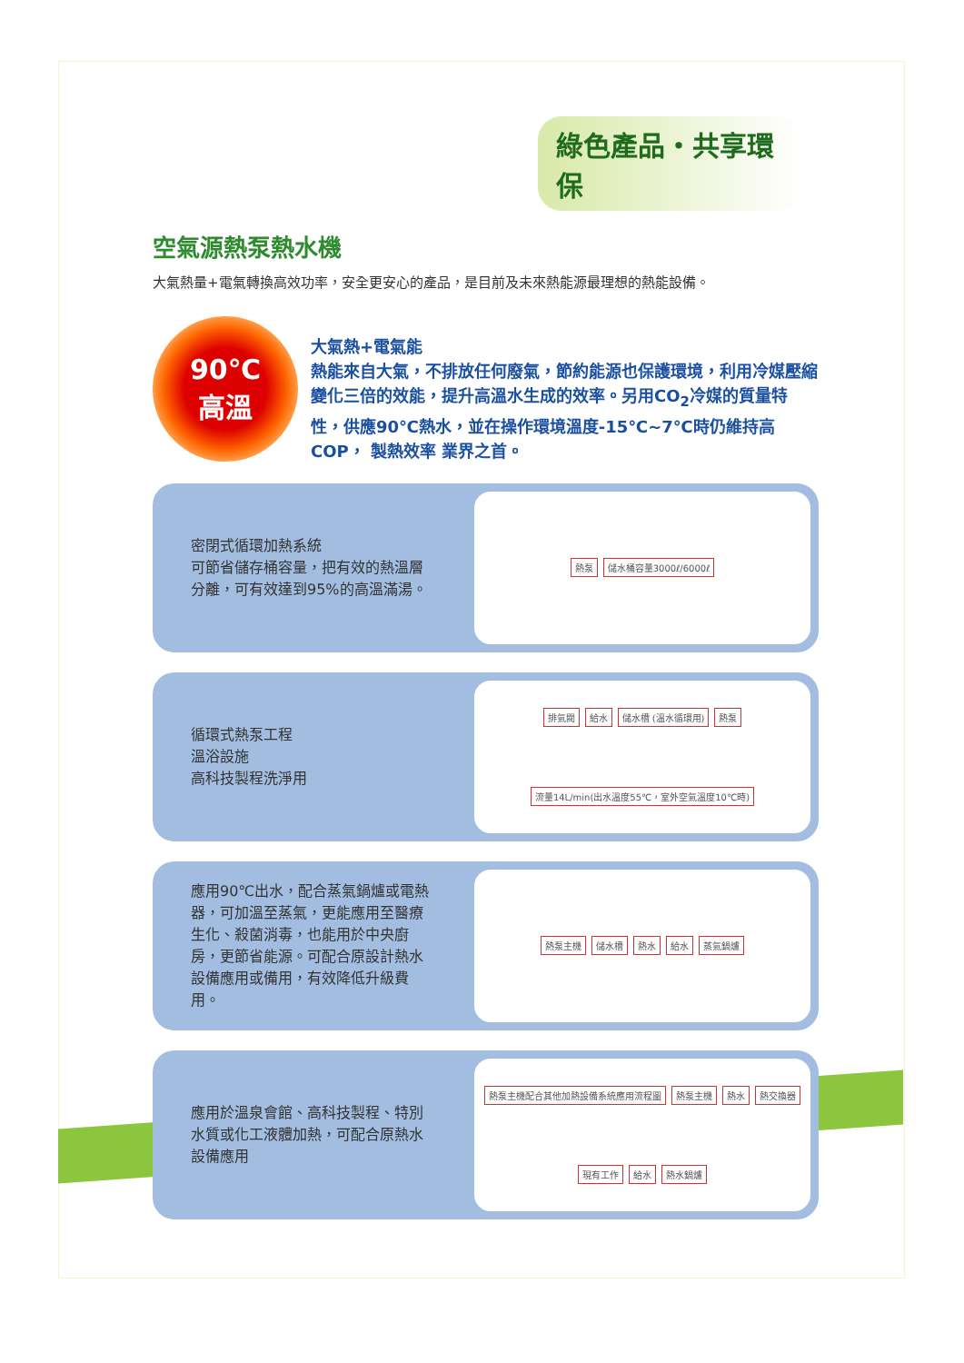綠色產品・共享環保
空氣源熱泵熱水機
大氣熱量+電氣轉換高效功率，安全更安心的產品，是目前及未來熱能源最理想的熱能設備。
90℃
高溫
大氣熱+電氣能
熱能來自大氣，不排放任何廢氣，節約能源也保護環境，利用冷媒壓縮變化三倍的效能，提升高溫水生成的效率。另用CO<sub>2</sub>冷媒的質量特性，供應90℃熱水，並在操作環境溫度-15℃~7℃時仍維持高COP， 製熱效率 業界之首。
密閉式循環加熱系統
可節省儲存桶容量，把有效的熱溫層分離，可有效達到95%的高溫滿湯。
熱泵 儲水桶容量3000ℓ/6000ℓ
循環式熱泵工程
溫浴設施
高科技製程洗淨用
排氣閥 給水 儲水槽 (溫水循環用) 熱泵 流量14L/min(出水溫度55℃，室外空氣溫度10℃時)
應用90℃出水，配合蒸氣鍋爐或電熱器，可加溫至蒸氣，更能應用至醫療生化、殺菌消毒，也能用於中央廚房，更節省能源。可配合原設計熱水設備應用或備用，有效降低升級費用。
熱泵主機 儲水槽 熱水 給水 蒸氣鍋爐
應用於溫泉會館、高科技製程、特別水質或化工液體加熱，可配合原熱水設備應用
熱泵主機配合其他加熱設備系統應用流程圖 熱泵主機 熱水 熱交換器 現有工作 給水 熱水鍋爐